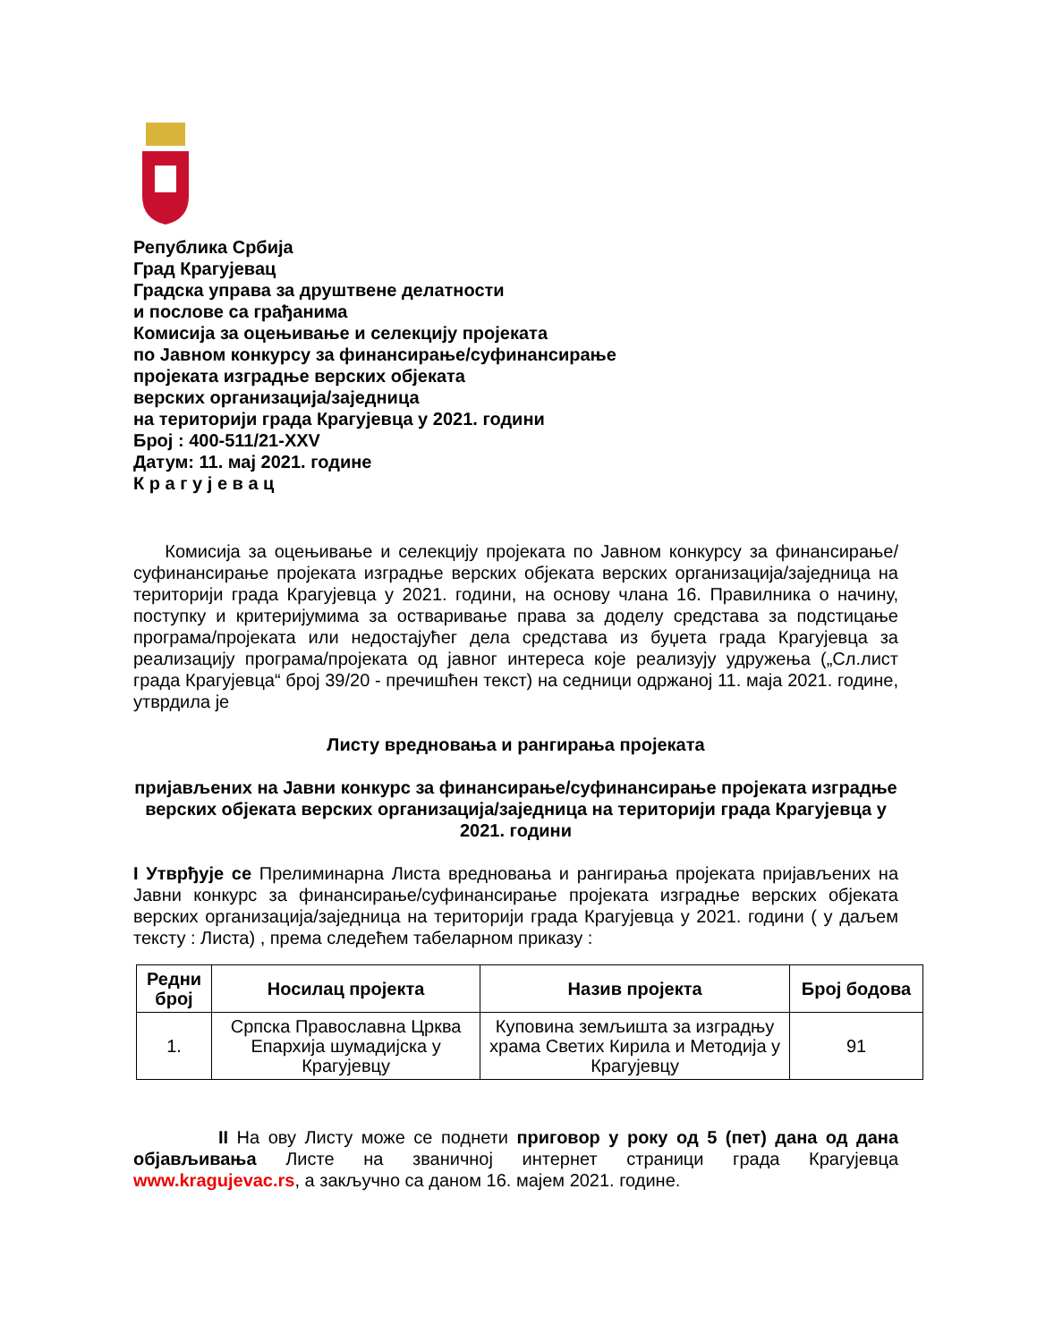Република Србија
Град Крагујевац
Градска управа за друштвене делатности
и послове са грађанима
Комисија за оцењивање и селекцију пројеката
по Јавном конкурсу за финансирање/суфинансирање
пројеката изградње верских објеката
верских организација/заједница
на територији града Крагујевца у 2021. години
Број : 400-511/21-XXV
Датум: 11. мај 2021. године
К р а г у ј е в а ц
Комисија за оцењивање и селекцију пројеката по Јавном конкурсу за финансирање/суфинансирање пројеката изградње верских објеката верских организација/заједница на територији града Крагујевца у 2021. години, на основу члана 16. Правилника о начину, поступку и критеријумима за остваривање права за доделу средстава за подстицање програма/пројеката или недостајућег дела средстава из буџета града Крагујевца за реализацију програма/пројеката од јавног интереса које реализују удружења („Сл.лист града Крагујевца“ број 39/20 - пречишћен текст) на седници одржаној 11. маја 2021. године, утврдила је
Листу вредновања и рангирања пројеката
пријављених на Јавни конкурс за финансирање/суфинансирање пројеката изградње верских објеката верских организација/заједница на територији града Крагујевца у 2021. години
I Утврђује се Прелиминарна Листа вредновања и рангирања пројеката пријављених на Јавни конкурс за финансирање/суфинансирање пројеката изградње верских објеката верских организација/заједница на територији града Крагујевца у 2021. години ( у даљем тексту : Листа) , према следећем табеларном приказу :
| Редни број | Носилац пројекта | Назив пројекта | Број бодова |
| --- | --- | --- | --- |
| 1. | Српска Православна Црква Епархија шумадијска у Крагујевцу | Куповина земљишта за изградњу храма Светих Кирила и Методија у Крагујевцу | 91 |
II На ову Листу може се поднети приговор у року од 5 (пет) дана од дана објављивања Листе на званичној интернет страници града Крагујевца www.kragujevac.rs, а закључно са даном 16. мајем 2021. године.